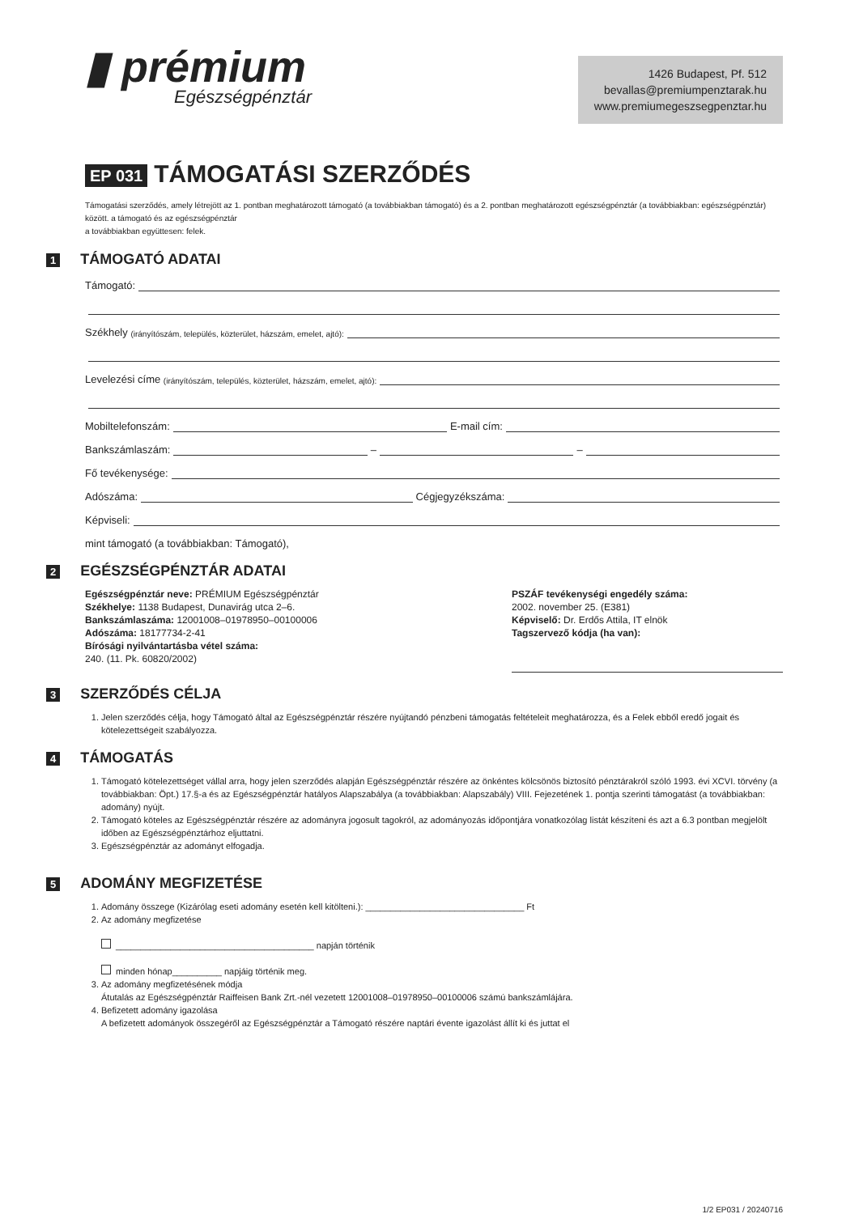▮ prémium
Egészségpénztár
1426 Budapest, Pf. 512
bevallas@premiumpenztarak.hu
www.premiumegeszsegpenztar.hu
EP 031 TÁMOGATÁSI SZERZŐDÉS
Támogatási szerződés, amely létrejött az 1. pontban meghatározott támogató (a továbbiakban támogató) és a 2. pontban meghatározott egészségpénztár (a továbbiakban: egészségpénztár) között. a támogató és az egészségpénztár
a továbbiakban együttesen: felek.
1 TÁMOGATÓ ADATAI
Támogató:
Székhely (irányítószám, település, közterület, házszám, emelet, ajtó):
Levelezési címe (irányítószám, település, közterület, házszám, emelet, ajtó):
Mobiltelefonszám: E-mail cím:
Bankszámlaszám: – –
Fő tevékenysége:
Adószáma: Cégjegyzékszáma:
Képviseli:
mint támogató (a továbbiakban: Támogató),
2 EGÉSZSÉGPÉNZTÁR ADATAI
Egészségpénztár neve: PRÉMIUM Egészségpénztár
Székhelye: 1138 Budapest, Dunavirág utca 2–6.
Bankszámlaszáma: 12001008–01978950–00100006
Adószáma: 18177734-2-41
Bírósági nyilvántartásba vétel száma:
240. (11. Pk. 60820/2002)
PSZÁF tevékenységi engedély száma:
2002. november 25. (E381)
Képviselő: Dr. Erdős Attila, IT elnök
Tagszervező kódja (ha van):
3 SZERZŐDÉS CÉLJA
1. Jelen szerződés célja, hogy Támogató által az Egészségpénztár részére nyújtandó pénzbeni támogatás feltételeit meghatározza, és a Felek ebből eredő jogait és kötelezettségeit szabályozza.
4 TÁMOGATÁS
1. Támogató kötelezettséget vállal arra, hogy jelen szerződés alapján Egészségpénztár részére az önkéntes kölcsönös biztosító pénztárakról szóló 1993. évi XCVI. törvény (a továbbiakban: Öpt.) 17.§-a és az Egészségpénztár hatályos Alapszabálya (a továbbiakban: Alapszabály) VIII. Fejezetének 1. pontja szerinti támogatást (a továbbiakban: adomány) nyújt.
2. Támogató köteles az Egészségpénztár részére az adományra jogosult tagokról, az adományozás időpontjára vonatkozólag listát készíteni és azt a 6.3 pontban megjelölt időben az Egészségpénztárhoz eljuttatni.
3. Egészségpénztár az adományt elfogadja.
5 ADOMÁNY MEGFIZETÉSE
1. Adomány összege (Kizárólag eseti adomány esetén kell kitölteni.): ________________________________ Ft
2. Az adomány megfizetése
________________________________________ napján történik
minden hónap__________ napjáig történik meg.
3. Az adomány megfizetésének módja
Átutalás az Egészségpénztár Raiffeisen Bank Zrt.-nél vezetett 12001008–01978950–00100006 számú bankszámlájára.
4. Befizetett adomány igazolása
A befizetett adományok összegéről az Egészségpénztár a Támogató részére naptári évente igazolást állít ki és juttat el
1/2 EP031 / 20240716